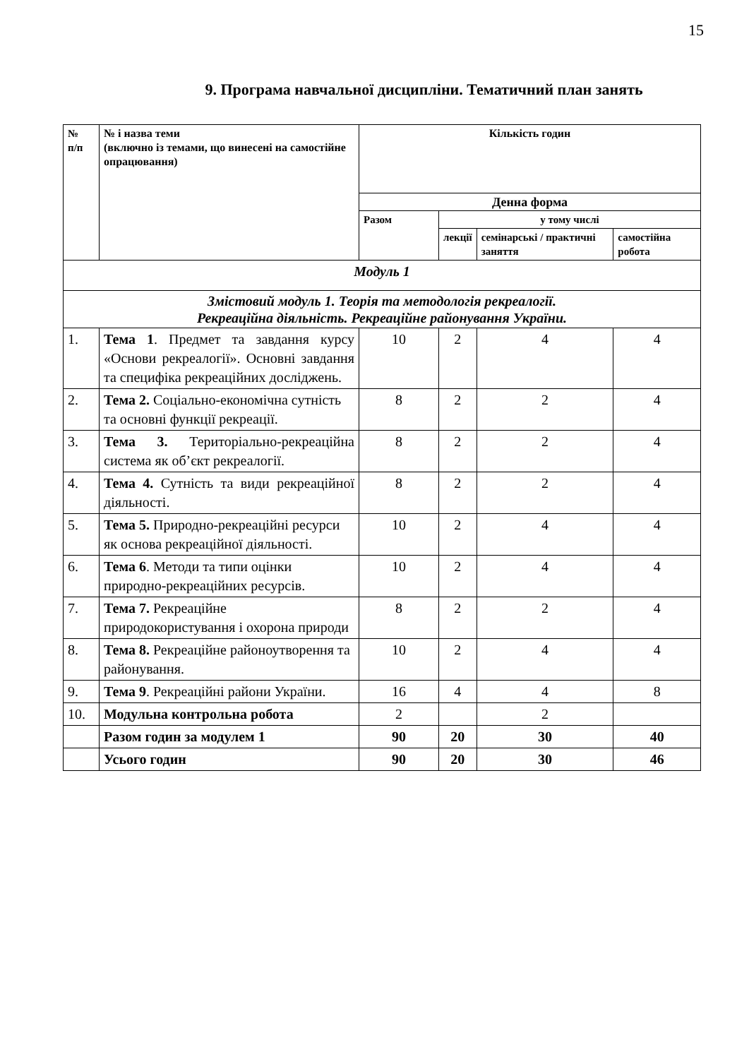15
9. Програма навчальної дисципліни. Тематичний план занять
| № п/п | № і назва теми (включно із темами, що винесені на самостійне опрацювання) | Кількість годин | | | |
| --- | --- | --- | --- | --- | --- |
| | | Денна форма | | | |
| | | Разом | у тому числі | | |
| | | | лекції | семінарські / практичні заняття | самостійна робота |
| Модуль 1 | | | | | |
| Змістовий модуль 1. Теорія та методологія рекреалогії. Рекреаційна діяльність. Рекреаційне районування України. | | | | | |
| 1. | Тема 1 . Предмет та завдання курсу «Основи рекреалогії». Основні завдання та специфіка рекреаційних досліджень. | 10 | 2 | 4 | 4 |
| 2. | Тема 2. Соціально-економічна сутність та основні функції рекреації. | 8 | 2 | 2 | 4 |
| 3. | Тема 3. Територіально-рекреаційна система як об’єкт рекреалогії. | 8 | 2 | 2 | 4 |
| 4. | Тема 4. Сутність та види рекреаційної діяльності. | 8 | 2 | 2 | 4 |
| 5. | Тема 5. Природно-рекреаційні ресурси як основа рекреаційної діяльності. | 10 | 2 | 4 | 4 |
| 6. | Тема 6 . Методи та типи оцінки природно-рекреаційних ресурсів. | 10 | 2 | 4 | 4 |
| 7. | Тема 7. Рекреаційне природокористування і охорона природи | 8 | 2 | 2 | 4 |
| 8. | Тема 8. Рекреаційне районоутворення та районування. | 10 | 2 | 4 | 4 |
| 9. | Тема 9 . Рекреаційні райони України. | 16 | 4 | 4 | 8 |
| 10. | Модульна контрольна робота | 2 | | 2 | |
| | Разом годин за модулем 1 | 90 | 20 | 30 | 40 |
| | Усього годин | 90 | 20 | 30 | 46 |